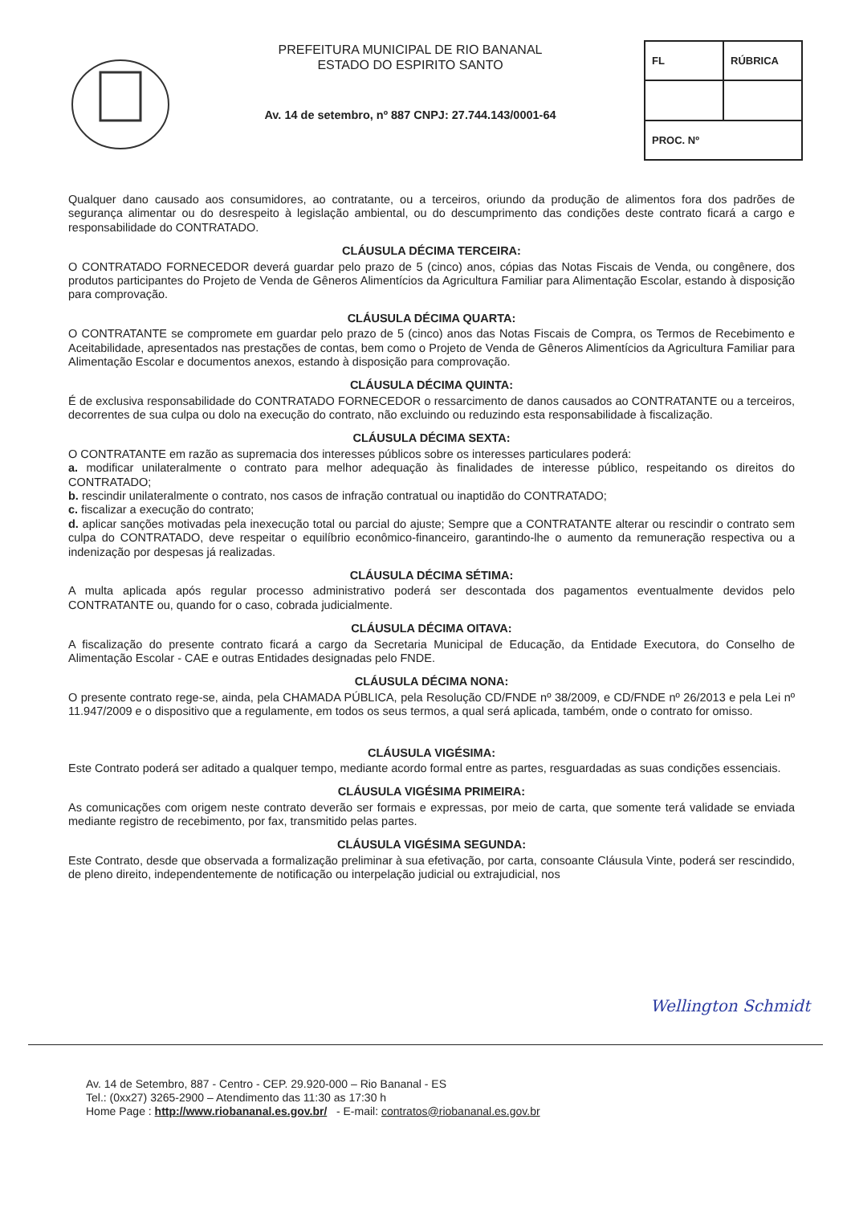PREFEITURA MUNICIPAL DE RIO BANANAL
ESTADO DO ESPIRITO SANTO
Av. 14 de setembro, nº 887 CNPJ: 27.744.143/0001-64
| FL | RÚBRICA |
| PROC. Nº | |
Qualquer dano causado aos consumidores, ao contratante, ou a terceiros, oriundo da produção de alimentos fora dos padrões de segurança alimentar ou do desrespeito à legislação ambiental, ou do descumprimento das condições deste contrato ficará a cargo e responsabilidade do CONTRATADO.
CLÁUSULA DÉCIMA TERCEIRA:
O CONTRATADO FORNECEDOR deverá guardar pelo prazo de 5 (cinco) anos, cópias das Notas Fiscais de Venda, ou congênere, dos produtos participantes do Projeto de Venda de Gêneros Alimentícios da Agricultura Familiar para Alimentação Escolar, estando à disposição para comprovação.
CLÁUSULA DÉCIMA QUARTA:
O CONTRATANTE se compromete em guardar pelo prazo de 5 (cinco) anos das Notas Fiscais de Compra, os Termos de Recebimento e Aceitabilidade, apresentados nas prestações de contas, bem como o Projeto de Venda de Gêneros Alimentícios da Agricultura Familiar para Alimentação Escolar e documentos anexos, estando à disposição para comprovação.
CLÁUSULA DÉCIMA QUINTA:
É de exclusiva responsabilidade do CONTRATADO FORNECEDOR o ressarcimento de danos causados ao CONTRATANTE ou a terceiros, decorrentes de sua culpa ou dolo na execução do contrato, não excluindo ou reduzindo esta responsabilidade à fiscalização.
CLÁUSULA DÉCIMA SEXTA:
O CONTRATANTE em razão as supremacia dos interesses públicos sobre os interesses particulares poderá:
a. modificar unilateralmente o contrato para melhor adequação às finalidades de interesse público, respeitando os direitos do CONTRATADO;
b. rescindir unilateralmente o contrato, nos casos de infração contratual ou inaptidão do CONTRATADO;
c. fiscalizar a execução do contrato;
d. aplicar sanções motivadas pela inexecução total ou parcial do ajuste; Sempre que a CONTRATANTE alterar ou rescindir o contrato sem culpa do CONTRATADO, deve respeitar o equilíbrio econômico-financeiro, garantindo-lhe o aumento da remuneração respectiva ou a indenização por despesas já realizadas.
CLÁUSULA DÉCIMA SÉTIMA:
A multa aplicada após regular processo administrativo poderá ser descontada dos pagamentos eventualmente devidos pelo CONTRATANTE ou, quando for o caso, cobrada judicialmente.
CLÁUSULA DÉCIMA OITAVA:
A fiscalização do presente contrato ficará a cargo da Secretaria Municipal de Educação, da Entidade Executora, do Conselho de Alimentação Escolar - CAE e outras Entidades designadas pelo FNDE.
CLÁUSULA DÉCIMA NONA:
O presente contrato rege-se, ainda, pela CHAMADA PÚBLICA, pela Resolução CD/FNDE nº 38/2009, e CD/FNDE nº 26/2013 e pela Lei nº 11.947/2009 e o dispositivo que a regulamente, em todos os seus termos, a qual será aplicada, também, onde o contrato for omisso.
CLÁUSULA VIGÉSIMA:
Este Contrato poderá ser aditado a qualquer tempo, mediante acordo formal entre as partes, resguardadas as suas condições essenciais.
CLÁUSULA VIGÉSIMA PRIMEIRA:
As comunicações com origem neste contrato deverão ser formais e expressas, por meio de carta, que somente terá validade se enviada mediante registro de recebimento, por fax, transmitido pelas partes.
CLÁUSULA VIGÉSIMA SEGUNDA:
Este Contrato, desde que observada a formalização preliminar à sua efetivação, por carta, consoante Cláusula Vinte, poderá ser rescindido, de pleno direito, independentemente de notificação ou interpelação judicial ou extrajudicial, nos
Wellington Schmidt
Av. 14 de Setembro, 887 - Centro - CEP. 29.920-000 – Rio Bananal - ES
Tel.: (0xx27) 3265-2900 – Atendimento das 11:30 as 17:30 h
Home Page : http://www.riobananal.es.gov.br/ - E-mail: contratos@riobananal.es.gov.br